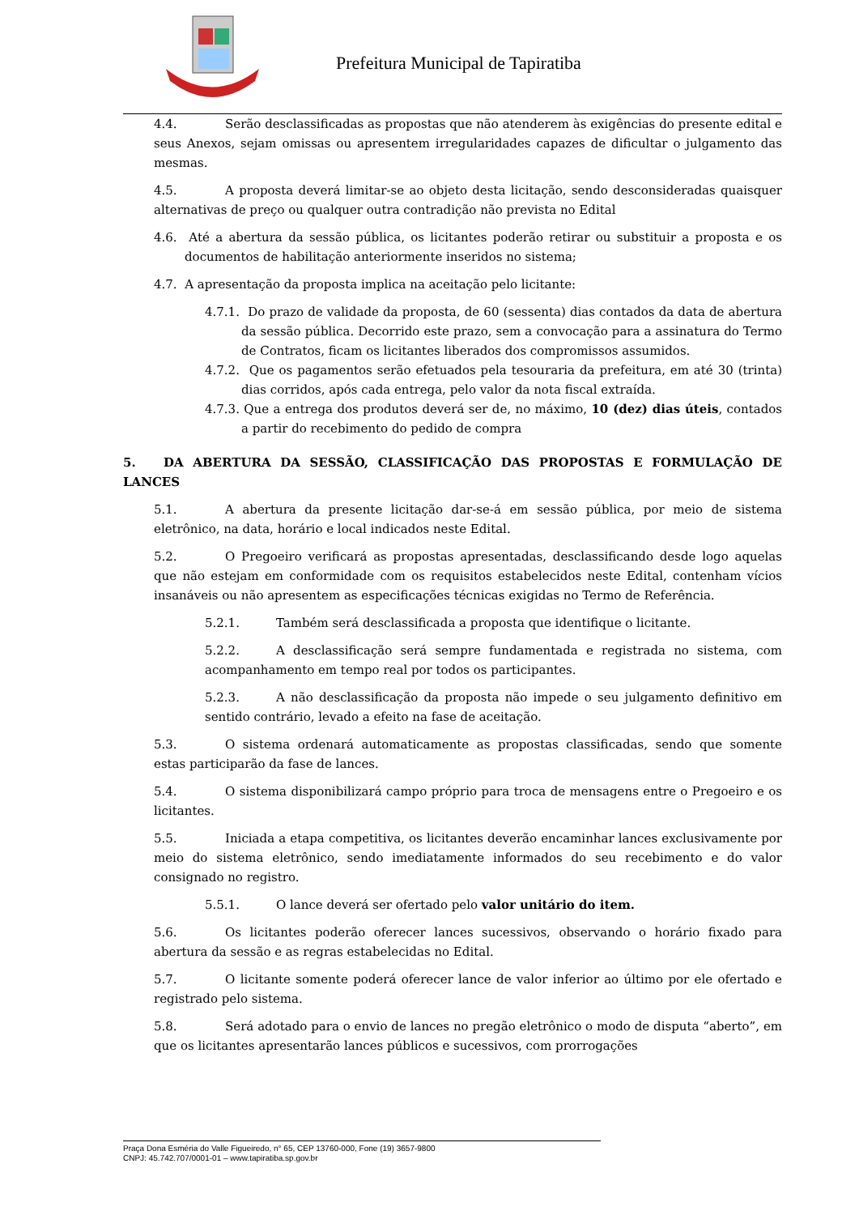Prefeitura Municipal de Tapiratiba
4.4. Serão desclassificadas as propostas que não atenderem às exigências do presente edital e seus Anexos, sejam omissas ou apresentem irregularidades capazes de dificultar o julgamento das mesmas.
4.5. A proposta deverá limitar-se ao objeto desta licitação, sendo desconsideradas quaisquer alternativas de preço ou qualquer outra contradição não prevista no Edital
4.6. Até a abertura da sessão pública, os licitantes poderão retirar ou substituir a proposta e os documentos de habilitação anteriormente inseridos no sistema;
4.7. A apresentação da proposta implica na aceitação pelo licitante:
4.7.1. Do prazo de validade da proposta, de 60 (sessenta) dias contados da data de abertura da sessão pública. Decorrido este prazo, sem a convocação para a assinatura do Termo de Contratos, ficam os licitantes liberados dos compromissos assumidos.
4.7.2. Que os pagamentos serão efetuados pela tesouraria da prefeitura, em até 30 (trinta) dias corridos, após cada entrega, pelo valor da nota fiscal extraída.
4.7.3. Que a entrega dos produtos deverá ser de, no máximo, 10 (dez) dias úteis, contados a partir do recebimento do pedido de compra
5. DA ABERTURA DA SESSÃO, CLASSIFICAÇÃO DAS PROPOSTAS E FORMULAÇÃO DE LANCES
5.1. A abertura da presente licitação dar-se-á em sessão pública, por meio de sistema eletrônico, na data, horário e local indicados neste Edital.
5.2. O Pregoeiro verificará as propostas apresentadas, desclassificando desde logo aquelas que não estejam em conformidade com os requisitos estabelecidos neste Edital, contenham vícios insanáveis ou não apresentem as especificações técnicas exigidas no Termo de Referência.
5.2.1. Também será desclassificada a proposta que identifique o licitante.
5.2.2. A desclassificação será sempre fundamentada e registrada no sistema, com acompanhamento em tempo real por todos os participantes.
5.2.3. A não desclassificação da proposta não impede o seu julgamento definitivo em sentido contrário, levado a efeito na fase de aceitação.
5.3. O sistema ordenará automaticamente as propostas classificadas, sendo que somente estas participarão da fase de lances.
5.4. O sistema disponibilizará campo próprio para troca de mensagens entre o Pregoeiro e os licitantes.
5.5. Iniciada a etapa competitiva, os licitantes deverão encaminhar lances exclusivamente por meio do sistema eletrônico, sendo imediatamente informados do seu recebimento e do valor consignado no registro.
5.5.1. O lance deverá ser ofertado pelo valor unitário do item.
5.6. Os licitantes poderão oferecer lances sucessivos, observando o horário fixado para abertura da sessão e as regras estabelecidas no Edital.
5.7. O licitante somente poderá oferecer lance de valor inferior ao último por ele ofertado e registrado pelo sistema.
5.8. Será adotado para o envio de lances no pregão eletrônico o modo de disputa “aberto”, em que os licitantes apresentarão lances públicos e sucessivos, com prorrogações
Praça Dona Esméria do Valle Figueiredo, n° 65, CEP 13760-000, Fone (19) 3657-9800
CNPJ: 45.742.707/0001-01 – www.tapiratiba.sp.gov.br